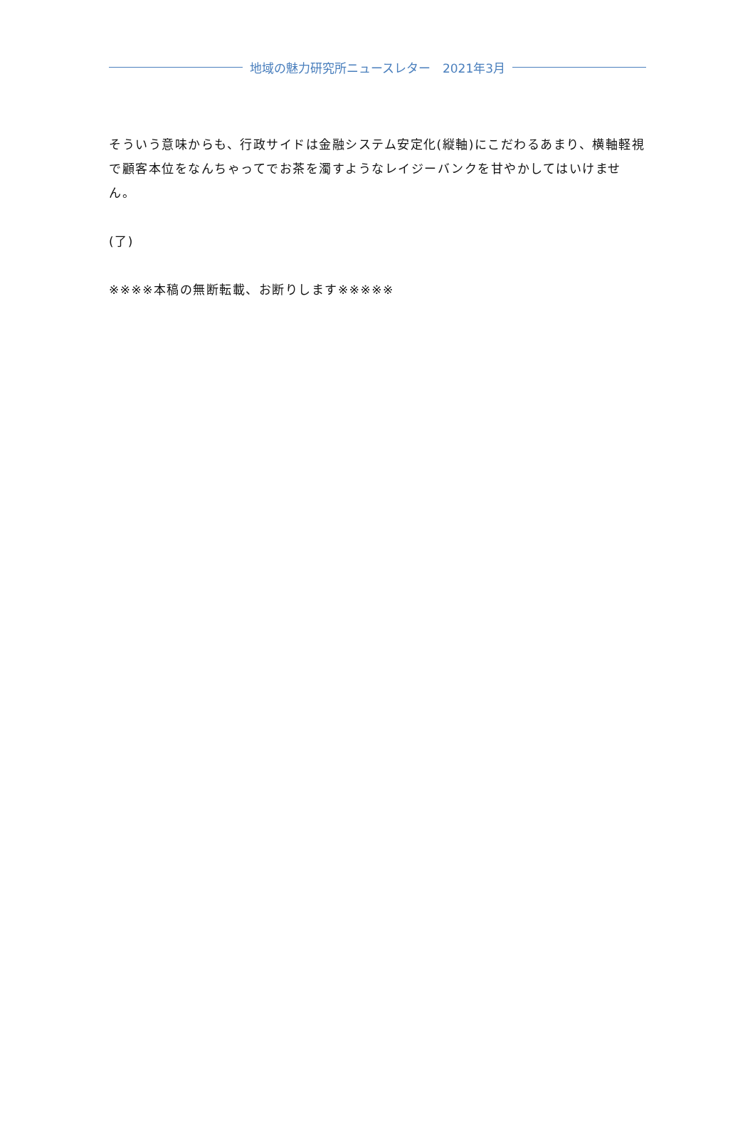地域の魅力研究所ニュースレター　2021年3月
そういう意味からも、行政サイドは金融システム安定化(縦軸)にこだわるあまり、横軸軽視で顧客本位をなんちゃってでお茶を濁すようなレイジーバンクを甘やかしてはいけません。
(了)
※※※※本稿の無断転載、お断りします※※※※※